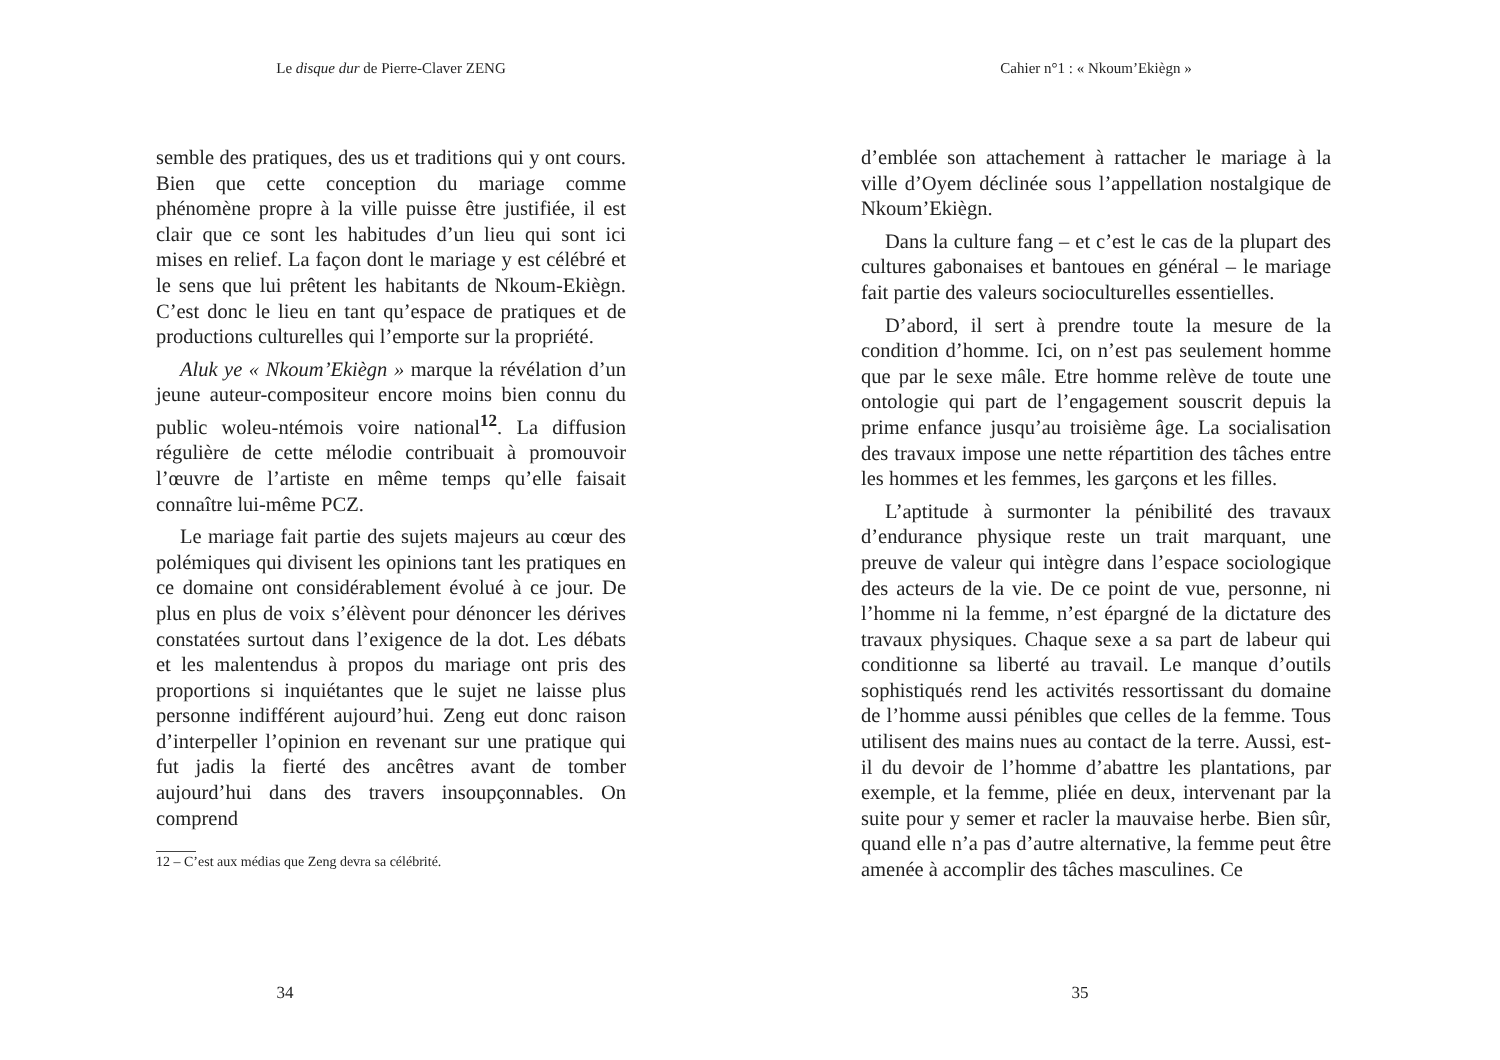Le disque dur de Pierre-Claver ZENG
semble des pratiques, des us et traditions qui y ont cours. Bien que cette conception du mariage comme phénomène propre à la ville puisse être justifiée, il est clair que ce sont les habitudes d’un lieu qui sont ici mises en relief. La façon dont le mariage y est célébré et le sens que lui prêtent les habitants de Nkoum-Ekiègn. C’est donc le lieu en tant qu’espace de pratiques et de productions culturelles qui l’emporte sur la propriété.
Aluk ye « Nkoum’Ekiègn » marque la révélation d’un jeune auteur-compositeur encore moins bien connu du public woleu-ntémois voire national<sup>12</sup>. La diffusion régulière de cette mélodie contribuait à promouvoir l’œuvre de l’artiste en même temps qu’elle faisait connaître lui-même PCZ.
Le mariage fait partie des sujets majeurs au cœur des polémiques qui divisent les opinions tant les pratiques en ce domaine ont considérablement évolué à ce jour. De plus en plus de voix s’élèvent pour dénoncer les dérives constatées surtout dans l’exigence de la dot. Les débats et les malentendus à propos du mariage ont pris des proportions si inquiétantes que le sujet ne laisse plus personne indifférent aujourd’hui. Zeng eut donc raison d’interpeller l’opinion en revenant sur une pratique qui fut jadis la fierté des ancêtres avant de tomber aujourd’hui dans des travers insoupçonnables. On comprend
12 – C’est aux médias que Zeng devra sa célébrité.
34
Cahier n°1 : « Nkoum’Ekiègn »
d’emblée son attachement à rattacher le mariage à la ville d’Oyem déclinée sous l’appellation nostalgique de Nkoum’Ekiègn.
Dans la culture fang – et c’est le cas de la plupart des cultures gabonaises et bantoues en général – le mariage fait partie des valeurs socioculturelles essentielles.
D’abord, il sert à prendre toute la mesure de la condition d’homme. Ici, on n’est pas seulement homme que par le sexe mâle. Etre homme relève de toute une ontologie qui part de l’engagement souscrit depuis la prime enfance jusqu’au troisième âge. La socialisation des travaux impose une nette répartition des tâches entre les hommes et les femmes, les garçons et les filles.
L’aptitude à surmonter la pénibilité des travaux d’endurance physique reste un trait marquant, une preuve de valeur qui intègre dans l’espace sociologique des acteurs de la vie. De ce point de vue, personne, ni l’homme ni la femme, n’est épargné de la dictature des travaux physiques. Chaque sexe a sa part de labeur qui conditionne sa liberté au travail. Le manque d’outils sophistiqués rend les activités ressortissant du domaine de l’homme aussi pénibles que celles de la femme. Tous utilisent des mains nues au contact de la terre. Aussi, est-il du devoir de l’homme d’abattre les plantations, par exemple, et la femme, pliée en deux, intervenant par la suite pour y semer et racler la mauvaise herbe. Bien sûr, quand elle n’a pas d’autre alternative, la femme peut être amenée à accomplir des tâches masculines. Ce
35